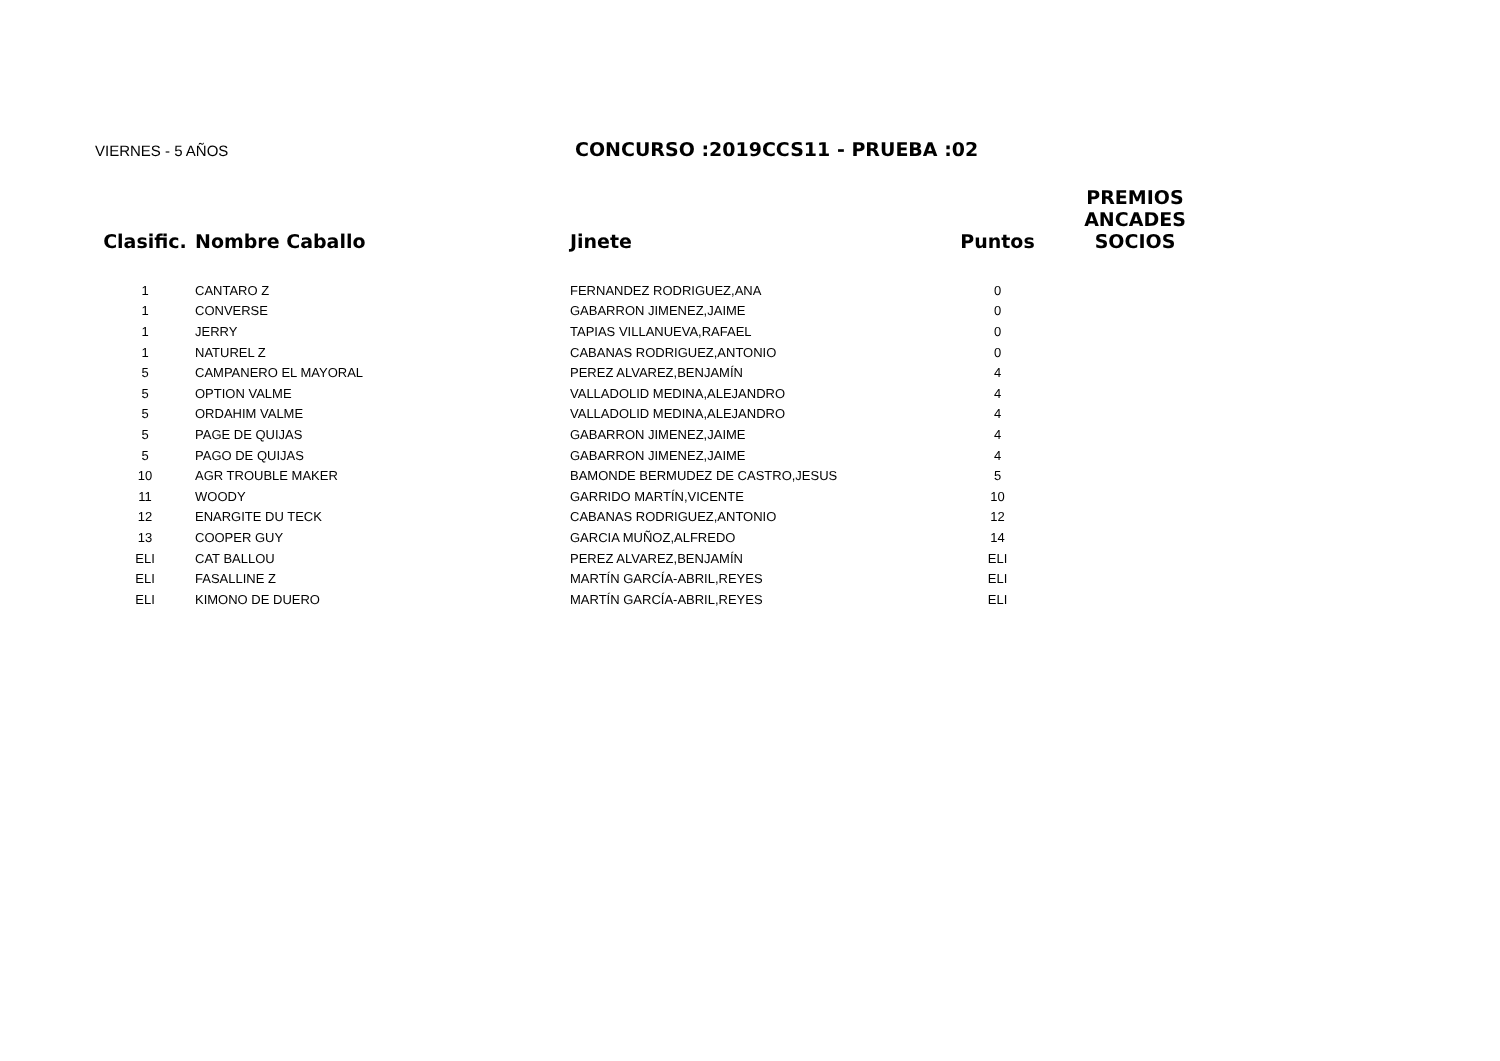VIERNES - 5 AÑOS
CONCURSO :2019CCS11 - PRUEBA :02
| Clasific. | Nombre Caballo | Jinete | Puntos | PREMIOS ANCADES SOCIOS |
| --- | --- | --- | --- | --- |
| 1 | CANTARO Z | FERNANDEZ RODRIGUEZ,ANA | 0 | |
| 1 | CONVERSE | GABARRON JIMENEZ,JAIME | 0 | |
| 1 | JERRY | TAPIAS VILLANUEVA,RAFAEL | 0 | |
| 1 | NATUREL Z | CABANAS RODRIGUEZ,ANTONIO | 0 | |
| 5 | CAMPANERO EL MAYORAL | PEREZ ALVAREZ,BENJAMÍN | 4 | |
| 5 | OPTION VALME | VALLADOLID MEDINA,ALEJANDRO | 4 | |
| 5 | ORDAHIM VALME | VALLADOLID MEDINA,ALEJANDRO | 4 | |
| 5 | PAGE DE QUIJAS | GABARRON JIMENEZ,JAIME | 4 | |
| 5 | PAGO DE QUIJAS | GABARRON JIMENEZ,JAIME | 4 | |
| 10 | AGR TROUBLE MAKER | BAMONDE BERMUDEZ DE CASTRO,JESUS | 5 | |
| 11 | WOODY | GARRIDO MARTÍN,VICENTE | 10 | |
| 12 | ENARGITE DU TECK | CABANAS RODRIGUEZ,ANTONIO | 12 | |
| 13 | COOPER GUY | GARCIA MUÑOZ,ALFREDO | 14 | |
| ELI | CAT BALLOU | PEREZ ALVAREZ,BENJAMÍN | ELI | |
| ELI | FASALLINE Z | MARTÍN GARCÍA-ABRIL,REYES | ELI | |
| ELI | KIMONO DE DUERO | MARTÍN GARCÍA-ABRIL,REYES | ELI | |